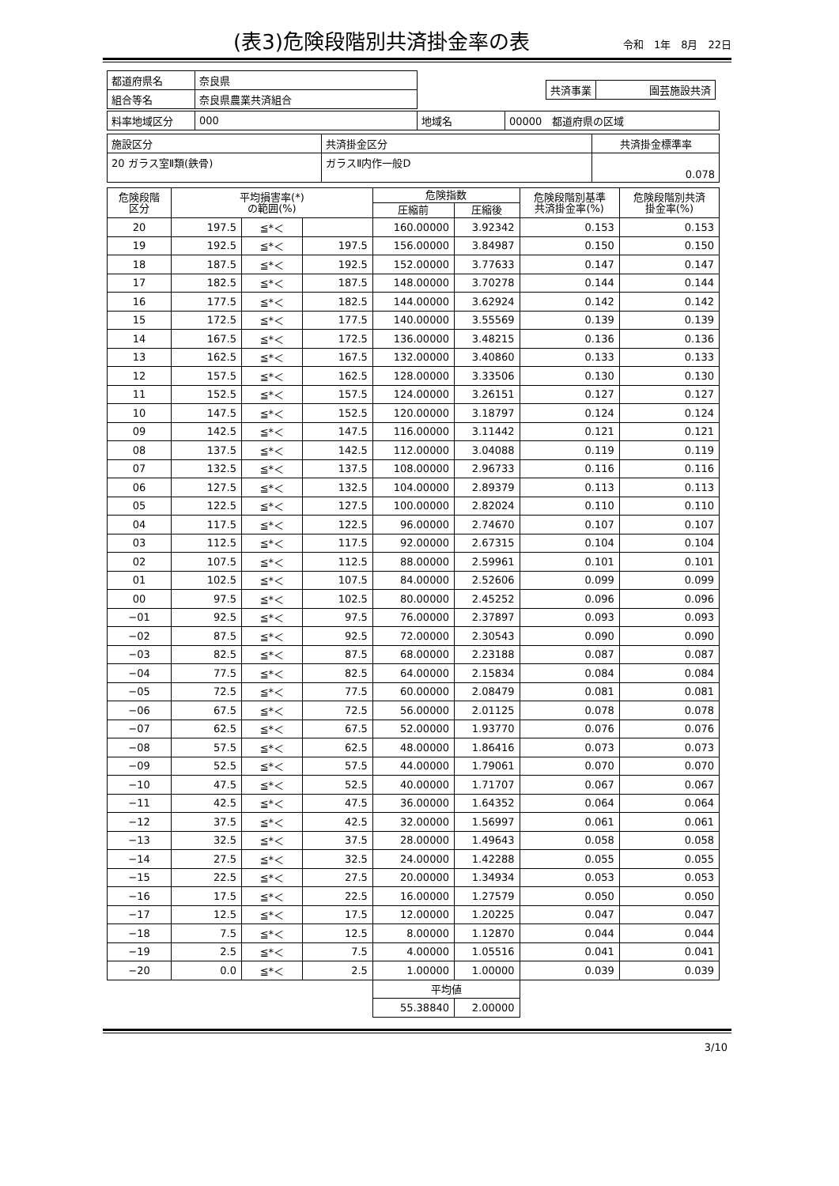(表3)危険段階別共済掛金率の表
令和　1年　8月　22日
| 都道府県名 | 奈良県 | / 共済事業 / 園芸施設共済 / |
| 組合等名 | 奈良県農業共済組合 | |
| 料率地域区分 | 000 | 地域名 | 00000 都道府県の区域 |
| 施設区分 | 共済掛金区分 | 共済掛金標準率 |
| 20 ガラス室Ⅱ類(鉄骨) | ガラスⅡ内作一般D | 0.078 |
| 危険段階 区分 | 平均損害率(*) の範囲(%) | | | 危険指数 | | 危険段階別基準 共済掛金率(%) | 危険段階別共済 掛金率(%) |
| --- | --- | --- | --- | --- | --- | --- | --- |
| | | | | 圧縮前 | 圧縮後 | | |
| 20 | 197.5 | ≦*＜ | | 160.00000 | 3.92342 | 0.153 | 0.153 |
| 19 | 192.5 | ≦*＜ | 197.5 | 156.00000 | 3.84987 | 0.150 | 0.150 |
| 18 | 187.5 | ≦*＜ | 192.5 | 152.00000 | 3.77633 | 0.147 | 0.147 |
| 17 | 182.5 | ≦*＜ | 187.5 | 148.00000 | 3.70278 | 0.144 | 0.144 |
| 16 | 177.5 | ≦*＜ | 182.5 | 144.00000 | 3.62924 | 0.142 | 0.142 |
| 15 | 172.5 | ≦*＜ | 177.5 | 140.00000 | 3.55569 | 0.139 | 0.139 |
| 14 | 167.5 | ≦*＜ | 172.5 | 136.00000 | 3.48215 | 0.136 | 0.136 |
| 13 | 162.5 | ≦*＜ | 167.5 | 132.00000 | 3.40860 | 0.133 | 0.133 |
| 12 | 157.5 | ≦*＜ | 162.5 | 128.00000 | 3.33506 | 0.130 | 0.130 |
| 11 | 152.5 | ≦*＜ | 157.5 | 124.00000 | 3.26151 | 0.127 | 0.127 |
| 10 | 147.5 | ≦*＜ | 152.5 | 120.00000 | 3.18797 | 0.124 | 0.124 |
| 09 | 142.5 | ≦*＜ | 147.5 | 116.00000 | 3.11442 | 0.121 | 0.121 |
| 08 | 137.5 | ≦*＜ | 142.5 | 112.00000 | 3.04088 | 0.119 | 0.119 |
| 07 | 132.5 | ≦*＜ | 137.5 | 108.00000 | 2.96733 | 0.116 | 0.116 |
| 06 | 127.5 | ≦*＜ | 132.5 | 104.00000 | 2.89379 | 0.113 | 0.113 |
| 05 | 122.5 | ≦*＜ | 127.5 | 100.00000 | 2.82024 | 0.110 | 0.110 |
| 04 | 117.5 | ≦*＜ | 122.5 | 96.00000 | 2.74670 | 0.107 | 0.107 |
| 03 | 112.5 | ≦*＜ | 117.5 | 92.00000 | 2.67315 | 0.104 | 0.104 |
| 02 | 107.5 | ≦*＜ | 112.5 | 88.00000 | 2.59961 | 0.101 | 0.101 |
| 01 | 102.5 | ≦*＜ | 107.5 | 84.00000 | 2.52606 | 0.099 | 0.099 |
| 00 | 97.5 | ≦*＜ | 102.5 | 80.00000 | 2.45252 | 0.096 | 0.096 |
| −01 | 92.5 | ≦*＜ | 97.5 | 76.00000 | 2.37897 | 0.093 | 0.093 |
| −02 | 87.5 | ≦*＜ | 92.5 | 72.00000 | 2.30543 | 0.090 | 0.090 |
| −03 | 82.5 | ≦*＜ | 87.5 | 68.00000 | 2.23188 | 0.087 | 0.087 |
| −04 | 77.5 | ≦*＜ | 82.5 | 64.00000 | 2.15834 | 0.084 | 0.084 |
| −05 | 72.5 | ≦*＜ | 77.5 | 60.00000 | 2.08479 | 0.081 | 0.081 |
| −06 | 67.5 | ≦*＜ | 72.5 | 56.00000 | 2.01125 | 0.078 | 0.078 |
| −07 | 62.5 | ≦*＜ | 67.5 | 52.00000 | 1.93770 | 0.076 | 0.076 |
| −08 | 57.5 | ≦*＜ | 62.5 | 48.00000 | 1.86416 | 0.073 | 0.073 |
| −09 | 52.5 | ≦*＜ | 57.5 | 44.00000 | 1.79061 | 0.070 | 0.070 |
| −10 | 47.5 | ≦*＜ | 52.5 | 40.00000 | 1.71707 | 0.067 | 0.067 |
| −11 | 42.5 | ≦*＜ | 47.5 | 36.00000 | 1.64352 | 0.064 | 0.064 |
| −12 | 37.5 | ≦*＜ | 42.5 | 32.00000 | 1.56997 | 0.061 | 0.061 |
| −13 | 32.5 | ≦*＜ | 37.5 | 28.00000 | 1.49643 | 0.058 | 0.058 |
| −14 | 27.5 | ≦*＜ | 32.5 | 24.00000 | 1.42288 | 0.055 | 0.055 |
| −15 | 22.5 | ≦*＜ | 27.5 | 20.00000 | 1.34934 | 0.053 | 0.053 |
| −16 | 17.5 | ≦*＜ | 22.5 | 16.00000 | 1.27579 | 0.050 | 0.050 |
| −17 | 12.5 | ≦*＜ | 17.5 | 12.00000 | 1.20225 | 0.047 | 0.047 |
| −18 | 7.5 | ≦*＜ | 12.5 | 8.00000 | 1.12870 | 0.044 | 0.044 |
| −19 | 2.5 | ≦*＜ | 7.5 | 4.00000 | 1.05516 | 0.041 | 0.041 |
| −20 | 0.0 | ≦*＜ | 2.5 | 1.00000 | 1.00000 | 0.039 | 0.039 |
| | | | | 平均値 | | | |
| | | | | 55.38840 | 2.00000 | | |
3/10